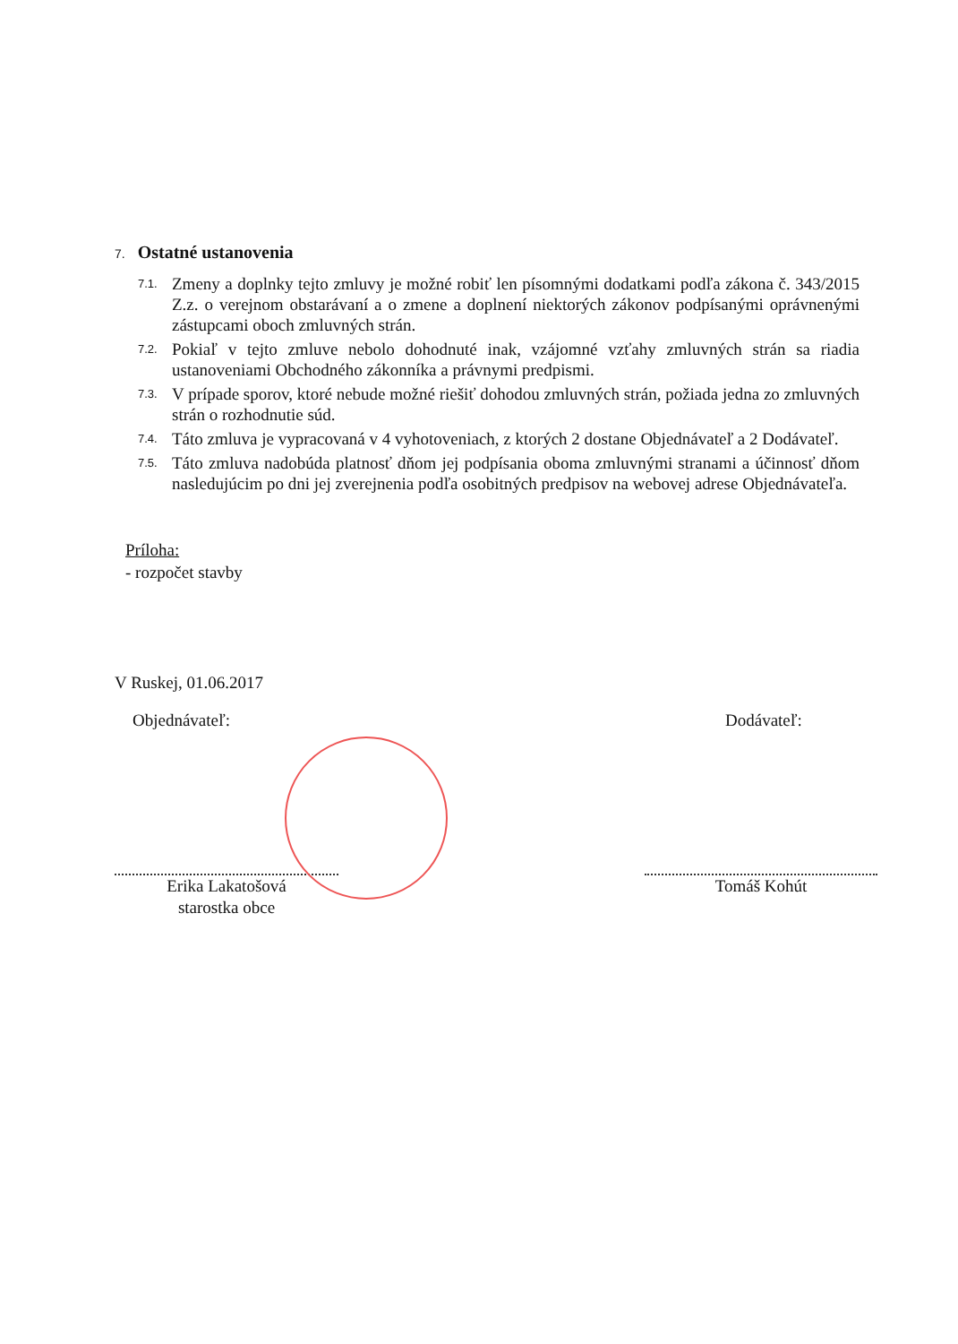7. Ostatné ustanovenia
7.1.
Zmeny a doplnky tejto zmluvy je možné robiť len písomnými dodatkami podľa zákona č. 343/2015 Z.z. o verejnom obstarávaní a o zmene a doplnení niektorých zákonov podpísanými oprávnenými zástupcami oboch zmluvných strán.
7.2.
Pokiaľ v tejto zmluve nebolo dohodnuté inak, vzájomné vzťahy zmluvných strán sa riadia ustanoveniami Obchodného zákonníka a právnymi predpismi.
7.3.
V prípade sporov, ktoré nebude možné riešiť dohodou zmluvných strán, požiada jedna zo zmluvných strán o rozhodnutie súd.
7.4.
Táto zmluva je vypracovaná v 4 vyhotoveniach, z ktorých 2 dostane Objednávateľ a 2 Dodávateľ.
7.5.
Táto zmluva nadobúda platnosť dňom jej podpísania oboma zmluvnými stranami a účinnosť dňom nasledujúcim po dni jej zverejnenia podľa osobitných predpisov na webovej adrese Objednávateľa.
Príloha:
- rozpočet stavby
V Ruskej, 01.06.2017
Objednávateľ:
Erika Lakatošová
starostka obce
Dodávateľ:
Tomáš Kohút